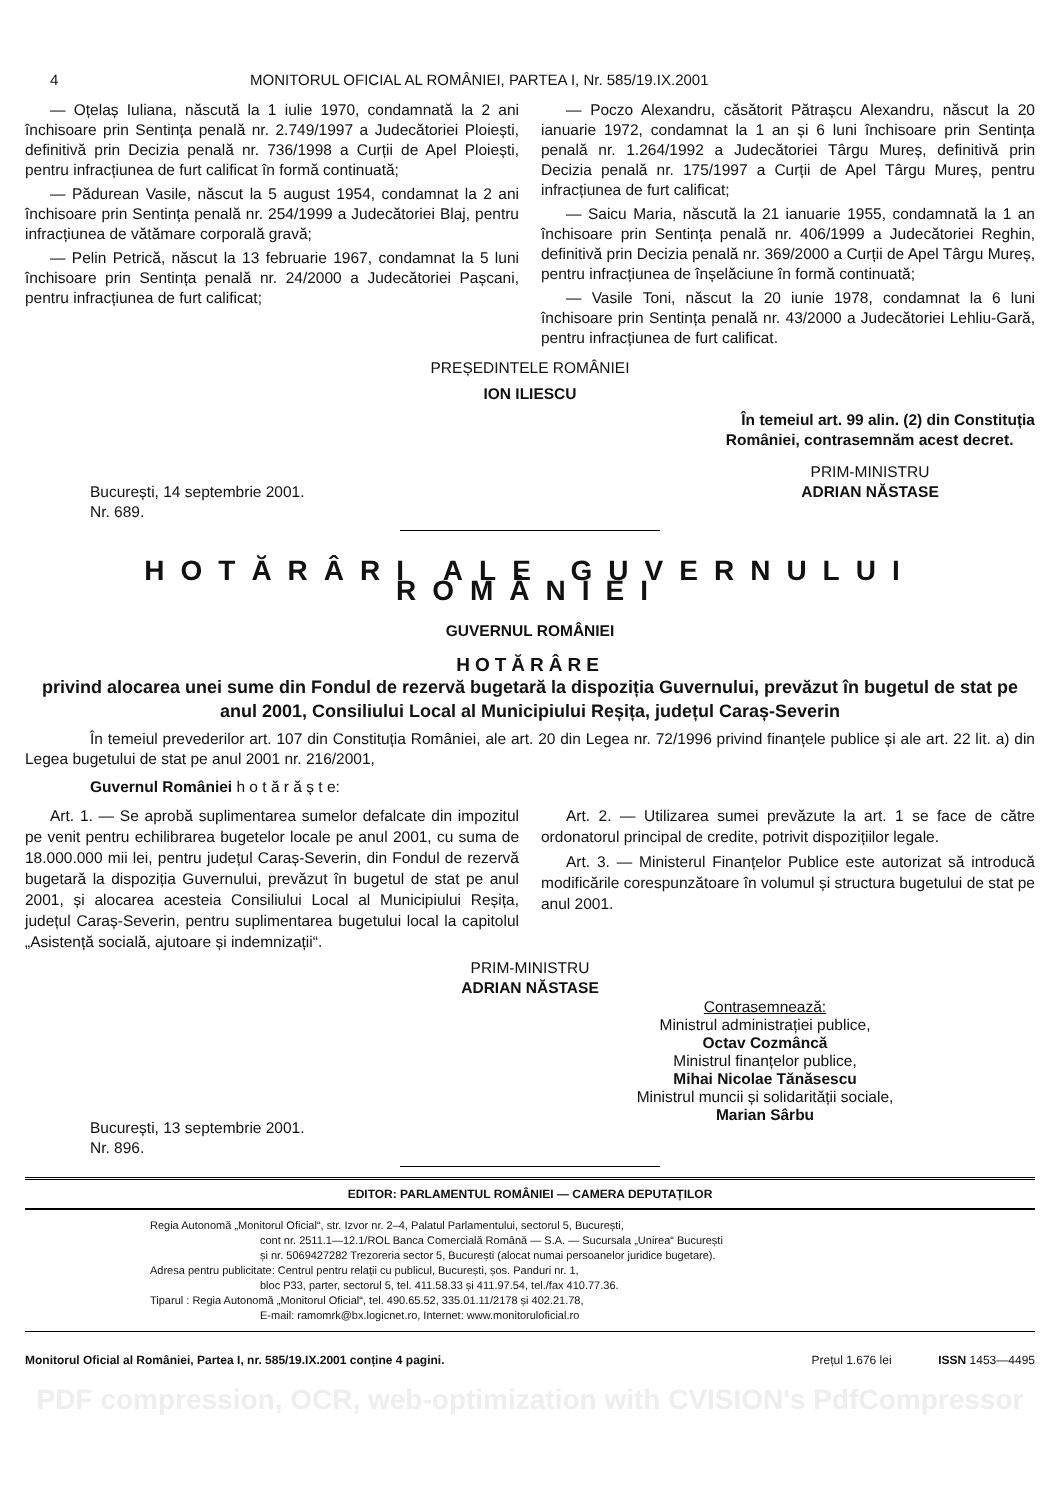4 MONITORUL OFICIAL AL ROMÂNIEI, PARTEA I, Nr. 585/19.IX.2001
— Oțelaș Iuliana, născută la 1 iulie 1970, condamnată la 2 ani închisoare prin Sentința penală nr. 2.749/1997 a Judecătoriei Ploiești, definitivă prin Decizia penală nr. 736/1998 a Curții de Apel Ploiești, pentru infracțiunea de furt calificat în formă continuată;
— Pădurean Vasile, născut la 5 august 1954, condamnat la 2 ani închisoare prin Sentința penală nr. 254/1999 a Judecătoriei Blaj, pentru infracțiunea de vătămare corporală gravă;
— Pelin Petrică, născut la 13 februarie 1967, condamnat la 5 luni închisoare prin Sentința penală nr. 24/2000 a Judecătoriei Pașcani, pentru infracțiunea de furt calificat;
— Poczo Alexandru, căsătorit Pătrașcu Alexandru, născut la 20 ianuarie 1972, condamnat la 1 an și 6 luni închisoare prin Sentința penală nr. 1.264/1992 a Judecătoriei Târgu Mureș, definitivă prin Decizia penală nr. 175/1997 a Curții de Apel Târgu Mureș, pentru infracțiunea de furt calificat;
— Saicu Maria, născută la 21 ianuarie 1955, condamnată la 1 an închisoare prin Sentința penală nr. 406/1999 a Judecătoriei Reghin, definitivă prin Decizia penală nr. 369/2000 a Curții de Apel Târgu Mureș, pentru infracțiunea de înșelăciune în formă continuată;
— Vasile Toni, născut la 20 iunie 1978, condamnat la 6 luni închisoare prin Sentința penală nr. 43/2000 a Judecătoriei Lehliu-Gară, pentru infracțiunea de furt calificat.
PREȘEDINTELE ROMÂNIEI
ION ILIESCU
În temeiul art. 99 alin. (2) din Constituția
României, contrasemnăm acest decret.
București, 14 septembrie 2001.
Nr. 689.
PRIM-MINISTRU
ADRIAN NĂSTASE
HOTĂRÂRI ALE GUVERNULUI ROMÂNIEI
GUVERNUL ROMÂNIEI
HOTĂRÂRE
privind alocarea unei sume din Fondul de rezervă bugetară la dispoziția Guvernului, prevăzut în bugetul de stat pe anul 2001, Consiliului Local al Municipiului Reșița, județul Caraș-Severin
În temeiul prevederilor art. 107 din Constituția României, ale art. 20 din Legea nr. 72/1996 privind finanțele publice și ale art. 22 lit. a) din Legea bugetului de stat pe anul 2001 nr. 216/2001,
Guvernul României h o t ă r ă ș t e:
Art. 1. — Se aprobă suplimentarea sumelor defalcate din impozitul pe venit pentru echilibrarea bugetelor locale pe anul 2001, cu suma de 18.000.000 mii lei, pentru județul Caraș-Severin, din Fondul de rezervă bugetară la dispoziția Guvernului, prevăzut în bugetul de stat pe anul 2001, și alocarea acesteia Consiliului Local al Municipiului Reșița, județul Caraș-Severin, pentru suplimentarea bugetului local la capitolul „Asistență socială, ajutoare și indemnizații“.
Art. 2. — Utilizarea sumei prevăzute la art. 1 se face de către ordonatorul principal de credite, potrivit dispozițiilor legale.
Art. 3. — Ministerul Finanțelor Publice este autorizat să introducă modificările corespunzătoare în volumul și structura bugetului de stat pe anul 2001.
PRIM-MINISTRU
ADRIAN NĂSTASE
București, 13 septembrie 2001.
Nr. 896.
Contrasemnează:
Ministrul administrației publice,
Octav Cozmâncă
Ministrul finanțelor publice,
Mihai Nicolae Tănăsescu
Ministrul muncii și solidarității sociale,
Marian Sârbu
EDITOR: PARLAMENTUL ROMÂNIEI — CAMERA DEPUTAȚILOR
Regia Autonomă „Monitorul Oficial“, str. Izvor nr. 2–4, Palatul Parlamentului, sectorul 5, București,
cont nr. 2511.1—12.1/ROL Banca Comercială Română — S.A. — Sucursala „Unirea“ București
și nr. 5069427282 Trezoreria sector 5, București (alocat numai persoanelor juridice bugetare).
Adresa pentru publicitate: Centrul pentru relații cu publicul, București, șos. Panduri nr. 1,
bloc P33, parter, sectorul 5, tel. 411.58.33 și 411.97.54, tel./fax 410.77.36.
Tiparul : Regia Autonomă „Monitorul Oficial“, tel. 490.65.52, 335.01.11/2178 și 402.21.78,
E-mail: ramomrk@bx.logicnet.ro, Internet: www.monitoruloficial.ro
Monitorul Oficial al României, Partea I, nr. 585/19.IX.2001 conține 4 pagini. Prețul 1.676 lei ISSN 1453—4495
PDF compression, OCR, web-optimization with CVISION's PdfCompressor